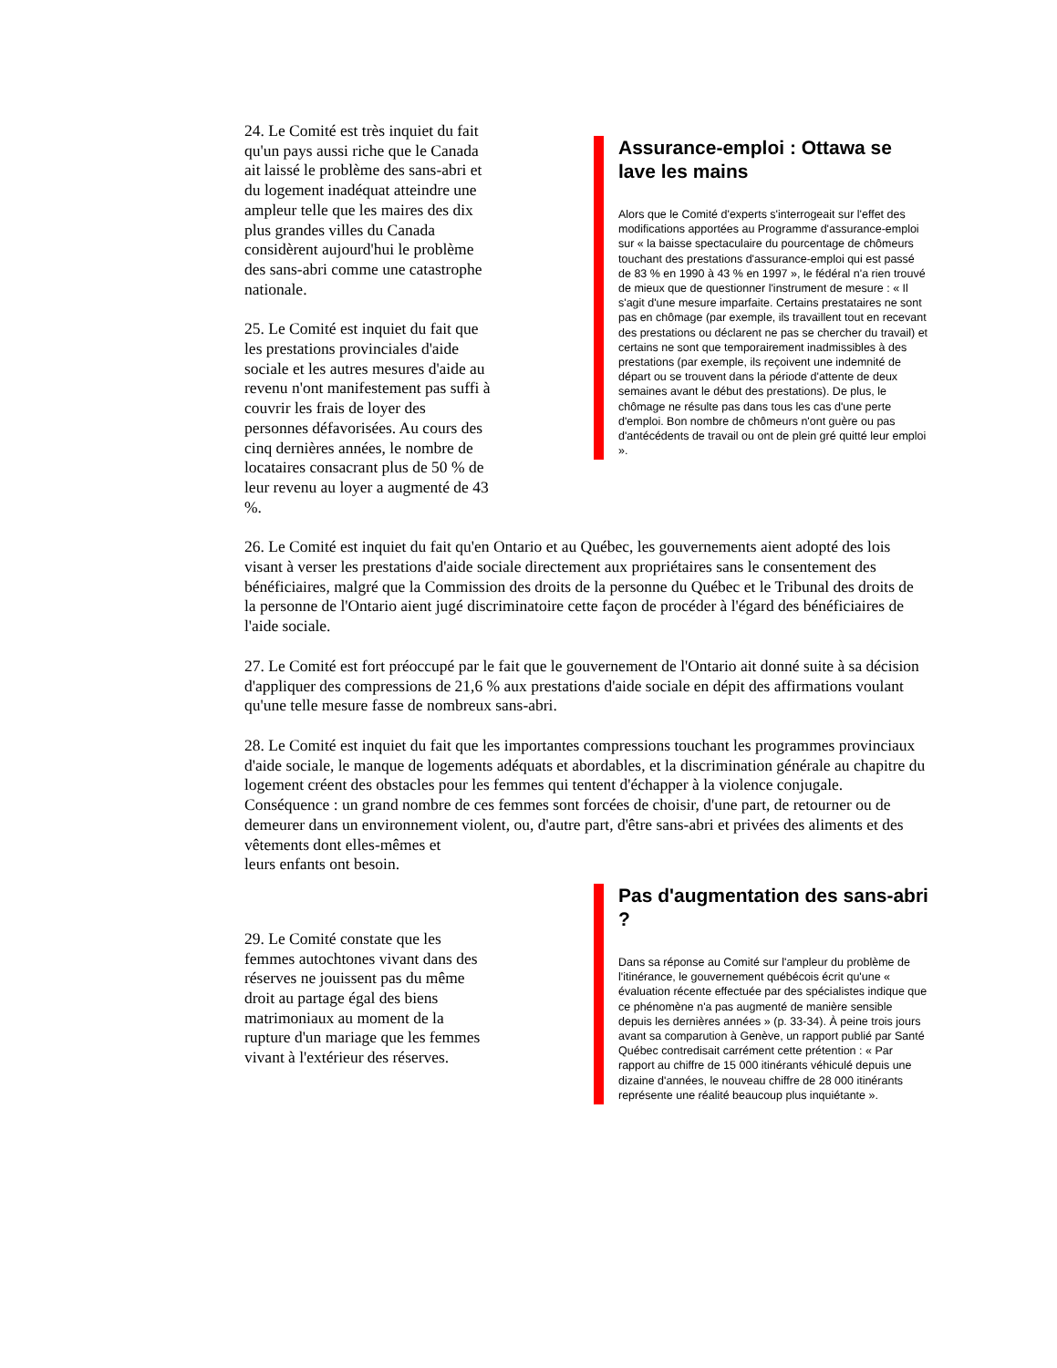24. Le Comité est très inquiet du fait qu'un pays aussi riche que le Canada ait laissé le problème des sans-abri et du logement inadéquat atteindre une ampleur telle que les maires des dix plus grandes villes du Canada considèrent aujourd'hui le problème des sans-abri comme une catastrophe nationale.
25. Le Comité est inquiet du fait que les prestations provinciales d'aide sociale et les autres mesures d'aide au revenu n'ont manifestement pas suffi à couvrir les frais de loyer des personnes défavorisées. Au cours des cinq dernières années, le nombre de locataires consacrant plus de 50 % de leur revenu au loyer a augmenté de 43 %.
Assurance-emploi : Ottawa se lave les mains
Alors que le Comité d'experts s'interrogeait sur l'effet des modifications apportées au Programme d'assurance-emploi sur « la baisse spectaculaire du pourcentage de chômeurs touchant des prestations d'assurance-emploi qui est passé de 83 % en 1990 à 43 % en 1997 », le fédéral n'a rien trouvé de mieux que de questionner l'instrument de mesure : « Il s'agit d'une mesure imparfaite. Certains prestataires ne sont pas en chômage (par exemple, ils travaillent tout en recevant des prestations ou déclarent ne pas se chercher du travail) et certains ne sont que temporairement inadmissibles à des prestations (par exemple, ils reçoivent une indemnité de départ ou se trouvent dans la période d'attente de deux semaines avant le début des prestations). De plus, le chômage ne résulte pas dans tous les cas d'une perte d'emploi. Bon nombre de chômeurs n'ont guère ou pas d'antécédents de travail ou ont de plein gré quitté leur emploi ».
26. Le Comité est inquiet du fait qu'en Ontario et au Québec, les gouvernements aient adopté des lois visant à verser les prestations d'aide sociale directement aux propriétaires sans le consentement des bénéficiaires, malgré que la Commission des droits de la personne du Québec et le Tribunal des droits de la personne de l'Ontario aient jugé discriminatoire cette façon de procéder à l'égard des bénéficiaires de l'aide sociale.
27. Le Comité est fort préoccupé par le fait que le gouvernement de l'Ontario ait donné suite à sa décision d'appliquer des compressions de 21,6 % aux prestations d'aide sociale en dépit des affirmations voulant qu'une telle mesure fasse de nombreux sans-abri.
28. Le Comité est inquiet du fait que les importantes compressions touchant les programmes provinciaux d'aide sociale, le manque de logements adéquats et abordables, et la discrimination générale au chapitre du logement créent des obstacles pour les femmes qui tentent d'échapper à la violence conjugale. Conséquence : un grand nombre de ces femmes sont forcées de choisir, d'une part, de retourner ou de demeurer dans un environnement violent, ou, d'autre part, d'être sans-abri et privées des aliments et des
vêtements dont elles-mêmes et
leurs enfants ont besoin.
29. Le Comité constate que les femmes autochtones vivant dans des réserves ne jouissent pas du même droit au partage égal des biens matrimoniaux au moment de la rupture d'un mariage que les femmes vivant à l'extérieur des réserves.
Pas d'augmentation des sans-abri ?
Dans sa réponse au Comité sur l'ampleur du problème de l'itinérance, le gouvernement québécois écrit qu'une « évaluation récente effectuée par des spécialistes indique que ce phénomène n'a pas augmenté de manière sensible depuis les dernières années » (p. 33-34). À peine trois jours avant sa comparution à Genève, un rapport publié par Santé Québec contredisait carrément cette prétention : « Par rapport au chiffre de 15 000 itinérants véhiculé depuis une dizaine d'années, le nouveau chiffre de 28 000 itinérants représente une réalité beaucoup plus inquiétante ».